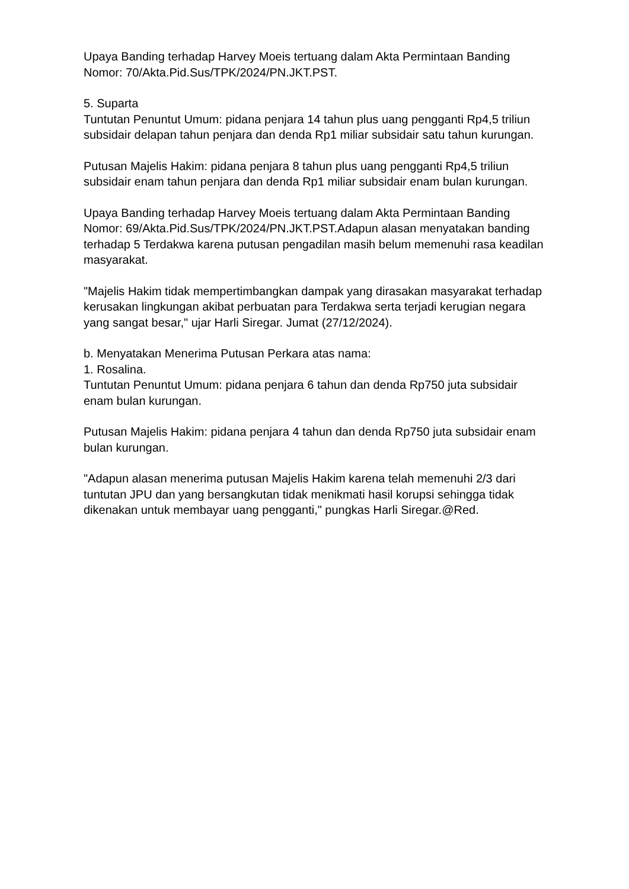Upaya Banding terhadap Harvey Moeis tertuang dalam Akta Permintaan Banding Nomor: 70/Akta.Pid.Sus/TPK/2024/PN.JKT.PST.
5. Suparta
Tuntutan Penuntut Umum: pidana penjara 14 tahun plus uang pengganti Rp4,5 triliun subsidair delapan tahun penjara dan denda Rp1 miliar subsidair satu tahun kurungan.
Putusan Majelis Hakim: pidana penjara 8 tahun plus uang pengganti Rp4,5 triliun subsidair enam tahun penjara dan denda Rp1 miliar subsidair enam bulan kurungan.
Upaya Banding terhadap Harvey Moeis tertuang dalam Akta Permintaan Banding Nomor: 69/Akta.Pid.Sus/TPK/2024/PN.JKT.PST.Adapun alasan menyatakan banding terhadap 5 Terdakwa karena putusan pengadilan masih belum memenuhi rasa keadilan masyarakat.
"Majelis Hakim tidak mempertimbangkan dampak yang dirasakan masyarakat terhadap kerusakan lingkungan akibat perbuatan para Terdakwa serta terjadi kerugian negara yang sangat besar," ujar Harli Siregar. Jumat (27/12/2024).
b. Menyatakan Menerima Putusan Perkara atas nama:
1. Rosalina.
Tuntutan Penuntut Umum: pidana penjara 6 tahun dan denda Rp750 juta subsidair enam bulan kurungan.
Putusan Majelis Hakim: pidana penjara 4 tahun dan denda Rp750 juta subsidair enam bulan kurungan.
"Adapun alasan menerima putusan Majelis Hakim karena telah memenuhi 2/3 dari tuntutan JPU dan yang bersangkutan tidak menikmati hasil korupsi sehingga tidak dikenakan untuk membayar uang pengganti," pungkas Harli Siregar.@Red.